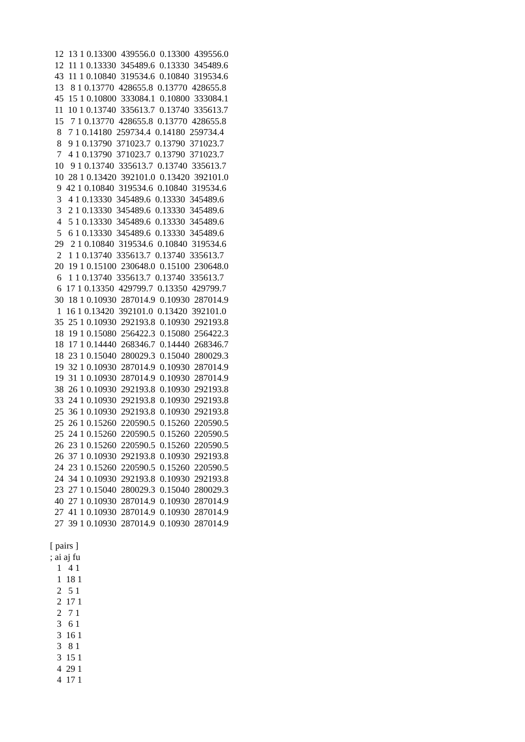12  13 1 0.13300  439556.0  0.13300  439556.0
  12  11 1 0.13330  345489.6  0.13330  345489.6
  43  11 1 0.10840  319534.6  0.10840  319534.6
  13   8 1 0.13770  428655.8  0.13770  428655.8
  45  15 1 0.10800  333084.1  0.10800  333084.1
  11  10 1 0.13740  335613.7  0.13740  335613.7
  15   7 1 0.13770  428655.8  0.13770  428655.8
   8   7 1 0.14180  259734.4  0.14180  259734.4
   8   9 1 0.13790  371023.7  0.13790  371023.7
   7   4 1 0.13790  371023.7  0.13790  371023.7
  10   9 1 0.13740  335613.7  0.13740  335613.7
  10  28 1 0.13420  392101.0  0.13420  392101.0
   9  42 1 0.10840  319534.6  0.10840  319534.6
   3   4 1 0.13330  345489.6  0.13330  345489.6
   3   2 1 0.13330  345489.6  0.13330  345489.6
   4   5 1 0.13330  345489.6  0.13330  345489.6
   5   6 1 0.13330  345489.6  0.13330  345489.6
  29   2 1 0.10840  319534.6  0.10840  319534.6
   2   1 1 0.13740  335613.7  0.13740  335613.7
  20  19 1 0.15100  230648.0  0.15100  230648.0
   6   1 1 0.13740  335613.7  0.13740  335613.7
   6  17 1 0.13350  429799.7  0.13350  429799.7
  30  18 1 0.10930  287014.9  0.10930  287014.9
   1  16 1 0.13420  392101.0  0.13420  392101.0
  35  25 1 0.10930  292193.8  0.10930  292193.8
  18  19 1 0.15080  256422.3  0.15080  256422.3
  18  17 1 0.14440  268346.7  0.14440  268346.7
  18  23 1 0.15040  280029.3  0.15040  280029.3
  19  32 1 0.10930  287014.9  0.10930  287014.9
  19  31 1 0.10930  287014.9  0.10930  287014.9
  38  26 1 0.10930  292193.8  0.10930  292193.8
  33  24 1 0.10930  292193.8  0.10930  292193.8
  25  36 1 0.10930  292193.8  0.10930  292193.8
  25  26 1 0.15260  220590.5  0.15260  220590.5
  25  24 1 0.15260  220590.5  0.15260  220590.5
  26  23 1 0.15260  220590.5  0.15260  220590.5
  26  37 1 0.10930  292193.8  0.10930  292193.8
  24  23 1 0.15260  220590.5  0.15260  220590.5
  24  34 1 0.10930  292193.8  0.10930  292193.8
  23  27 1 0.15040  280029.3  0.15040  280029.3
  40  27 1 0.10930  287014.9  0.10930  287014.9
  27  41 1 0.10930  287014.9  0.10930  287014.9
  27  39 1 0.10930  287014.9  0.10930  287014.9

[ pairs ]
; ai aj fu
   1   4 1
   1  18 1
   2   5 1
   2  17 1
   2   7 1
   3   6 1
   3  16 1
   3   8 1
   3  15 1
   4  29 1
   4  17 1